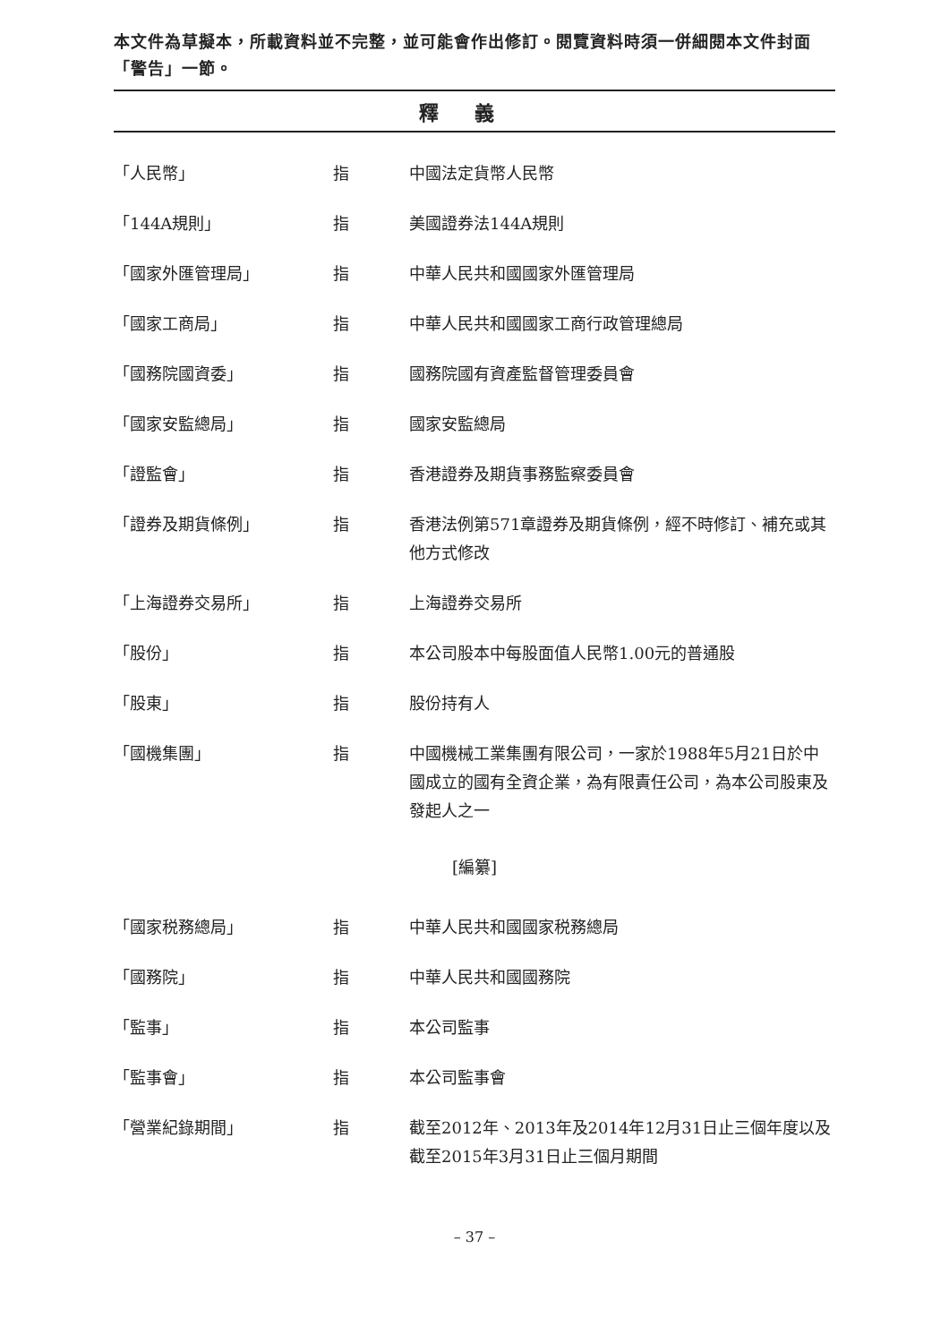本文件為草擬本，所載資料並不完整，並可能會作出修訂。閱覽資料時須一併細閱本文件封面「警告」一節。
釋義
| 「人民幣」 | 指 | 中國法定貨幣人民幣 |
| 「144A規則」 | 指 | 美國證券法144A規則 |
| 「國家外匯管理局」 | 指 | 中華人民共和國國家外匯管理局 |
| 「國家工商局」 | 指 | 中華人民共和國國家工商行政管理總局 |
| 「國務院國資委」 | 指 | 國務院國有資產監督管理委員會 |
| 「國家安監總局」 | 指 | 國家安監總局 |
| 「證監會」 | 指 | 香港證券及期貨事務監察委員會 |
| 「證券及期貨條例」 | 指 | 香港法例第571章證券及期貨條例，經不時修訂、補充或其他方式修改 |
| 「上海證券交易所」 | 指 | 上海證券交易所 |
| 「股份」 | 指 | 本公司股本中每股面值人民幣1.00元的普通股 |
| 「股東」 | 指 | 股份持有人 |
| 「國機集團」 | 指 | 中國機械工業集團有限公司，一家於1988年5月21日於中國成立的國有全資企業，為有限責任公司，為本公司股東及發起人之一 |
[編纂]
| 「國家税務總局」 | 指 | 中華人民共和國國家税務總局 |
| 「國務院」 | 指 | 中華人民共和國國務院 |
| 「監事」 | 指 | 本公司監事 |
| 「監事會」 | 指 | 本公司監事會 |
| 「營業紀錄期間」 | 指 | 截至2012年、2013年及2014年12月31日止三個年度以及截至2015年3月31日止三個月期間 |
– 37 –